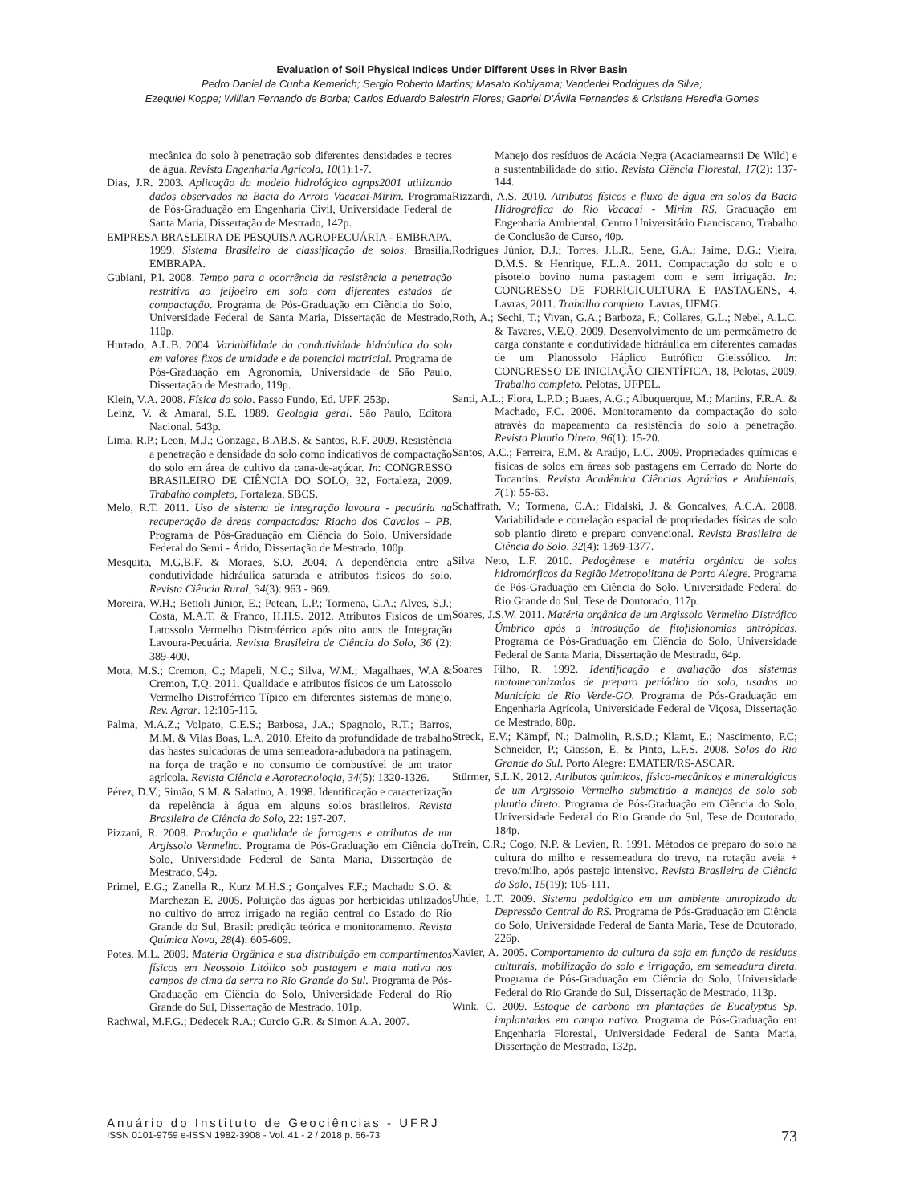Evaluation of Soil Physical Indices Under Different Uses in River Basin
Pedro Daniel da Cunha Kemerich; Sergio Roberto Martins; Masato Kobiyama; Vanderlei Rodrigues da Silva;
Ezequiel Koppe; Willian Fernando de Borba; Carlos Eduardo Balestrin Flores; Gabriel D’Ávila Fernandes & Cristiane Heredia Gomes
mecânica do solo à penetração sob diferentes densidades e teores de água. Revista Engenharia Agrícola, 10(1):1-7.
Dias, J.R. 2003. Aplicação do modelo hidrológico agnps2001 utilizando dados observados na Bacia do Arroio Vacacaí-Mirim. Programa de Pós-Graduação em Engenharia Civil, Universidade Federal de Santa Maria, Dissertação de Mestrado, 142p.
EMPRESA BRASLEIRA DE PESQUISA AGROPECUÁRIA - EMBRAPA. 1999. Sistema Brasileiro de classificação de solos. Brasília, EMBRAPA.
Gubiani, P.I. 2008. Tempo para a ocorrência da resistência a penetração restritiva ao feijoeiro em solo com diferentes estados de compactação. Programa de Pós-Graduação em Ciência do Solo, Universidade Federal de Santa Maria, Dissertação de Mestrado, 110p.
Hurtado, A.L.B. 2004. Variabilidade da condutividade hidráulica do solo em valores fixos de umidade e de potencial matricial. Programa de Pós-Graduação em Agronomia, Universidade de São Paulo, Dissertação de Mestrado, 119p.
Klein, V.A. 2008. Física do solo. Passo Fundo, Ed. UPF. 253p.
Leinz, V. & Amaral, S.E. 1989. Geologia geral. São Paulo, Editora Nacional. 543p.
Lima, R.P.; Leon, M.J.; Gonzaga, B.AB.S. & Santos, R.F. 2009. Resistência a penetração e densidade do solo como indicativos de compactação do solo em área de cultivo da cana-de-açúcar. In: CONGRESSO BRASILEIRO DE CIÊNCIA DO SOLO, 32, Fortaleza, 2009. Trabalho completo, Fortaleza, SBCS.
Melo, R.T. 2011. Uso de sistema de integração lavoura - pecuária na recuperação de áreas compactadas: Riacho dos Cavalos – PB. Programa de Pós-Graduação em Ciência do Solo, Universidade Federal do Semi - Árido, Dissertação de Mestrado, 100p.
Mesquita, M.G,B.F. & Moraes, S.O. 2004. A dependência entre a condutividade hidráulica saturada e atributos físicos do solo. Revista Ciência Rural, 34(3): 963 - 969.
Moreira, W.H.; Betioli Júnior, E.; Petean, L.P.; Tormena, C.A.; Alves, S.J.; Costa, M.A.T. & Franco, H.H.S. 2012. Atributos Físicos de um Latossolo Vermelho Distroférrico após oito anos de Integração Lavoura-Pecuária. Revista Brasileira de Ciência do Solo, 36 (2): 389-400.
Mota, M.S.; Cremon, C.; Mapeli, N.C.; Silva, W.M.; Magalhaes, W.A & Cremon, T.Q. 2011. Qualidade e atributos físicos de um Latossolo Vermelho Distroférrico Típico em diferentes sistemas de manejo. Rev. Agrar. 12:105-115.
Palma, M.A.Z.; Volpato, C.E.S.; Barbosa, J.A.; Spagnolo, R.T.; Barros, M.M. & Vilas Boas, L.A. 2010. Efeito da profundidade de trabalho das hastes sulcadoras de uma semeadora-adubadora na patinagem, na força de tração e no consumo de combustível de um trator agrícola. Revista Ciência e Agrotecnologia, 34(5): 1320-1326.
Pérez, D.V.; Simão, S.M. & Salatino, A. 1998. Identificação e caracterização da repelência à água em alguns solos brasileiros. Revista Brasileira de Ciência do Solo, 22: 197-207.
Pizzani, R. 2008. Produção e qualidade de forragens e atributos de um Argissolo Vermelho. Programa de Pós-Graduação em Ciência do Solo, Universidade Federal de Santa Maria, Dissertação de Mestrado, 94p.
Primel, E.G.; Zanella R., Kurz M.H.S.; Gonçalves F.F.; Machado S.O. & Marchezan E. 2005. Poluição das águas por herbicidas utilizados no cultivo do arroz irrigado na região central do Estado do Rio Grande do Sul, Brasil: predição teórica e monitoramento. Revista Química Nova, 28(4): 605-609.
Potes, M.L. 2009. Matéria Orgânica e sua distribuição em compartimentos físicos em Neossolo Litólico sob pastagem e mata nativa nos campos de cima da serra no Rio Grande do Sul. Programa de Pós-Graduação em Ciência do Solo, Universidade Federal do Rio Grande do Sul, Dissertação de Mestrado, 101p.
Rachwal, M.F.G.; Dedecek R.A.; Curcio G.R. & Simon A.A. 2007.
Manejo dos resíduos de Acácia Negra (Acaciamearnsii De Wild) e a sustentabilidade do sítio. Revista Ciência Florestal, 17(2): 137-144.
Rizzardi, A.S. 2010. Atributos físicos e fluxo de água em solos da Bacia Hidrográfica do Rio Vacacaí - Mirim RS. Graduação em Engenharia Ambiental, Centro Universitário Franciscano, Trabalho de Conclusão de Curso, 40p.
Rodrigues Júnior, D.J.; Torres, J.L.R., Sene, G.A.; Jaime, D.G.; Vieira, D.M.S. & Henrique, F.L.A. 2011. Compactação do solo e o pisoteio bovino numa pastagem com e sem irrigação. In: CONGRESSO DE FORRIGICULTURA E PASTAGENS, 4, Lavras, 2011. Trabalho completo. Lavras, UFMG.
Roth, A.; Sechi, T.; Vivan, G.A.; Barboza, F.; Collares, G.L.; Nebel, A.L.C. & Tavares, V.E.Q. 2009. Desenvolvimento de um permeâmetro de carga constante e condutividade hidráulica em diferentes camadas de um Planossolo Háplico Eutrófico Gleissólico. In: CONGRESSO DE INICIAÇÃO CIENTÍFICA, 18, Pelotas, 2009. Trabalho completo. Pelotas, UFPEL.
Santi, A.L.; Flora, L.P.D.; Buaes, A.G.; Albuquerque, M.; Martins, F.R.A. & Machado, F.C. 2006. Monitoramento da compactação do solo através do mapeamento da resistência do solo a penetração. Revista Plantio Direto, 96(1): 15-20.
Santos, A.C.; Ferreira, E.M. & Araújo, L.C. 2009. Propriedades químicas e físicas de solos em áreas sob pastagens em Cerrado do Norte do Tocantins. Revista Acadêmica Ciências Agrárias e Ambientais, 7(1): 55-63.
Schaffrath, V.; Tormena, C.A.; Fidalski, J. & Goncalves, A.C.A. 2008. Variabilidade e correlação espacial de propriedades físicas de solo sob plantio direto e preparo convencional. Revista Brasileira de Ciência do Solo, 32(4): 1369-1377.
Silva Neto, L.F. 2010. Pedogênese e matéria orgânica de solos hidromórficos da Região Metropolitana de Porto Alegre. Programa de Pós-Graduação em Ciência do Solo, Universidade Federal do Rio Grande do Sul, Tese de Doutorado, 117p.
Soares, J.S.W. 2011. Matéria orgânica de um Argissolo Vermelho Distrófico Úmbrico após a introdução de fitofisionomias antrópicas. Programa de Pós-Graduação em Ciência do Solo, Universidade Federal de Santa Maria, Dissertação de Mestrado, 64p.
Soares Filho, R. 1992. Identificação e avaliação dos sistemas motomecanizados de preparo periódico do solo, usados no Município de Rio Verde-GO. Programa de Pós-Graduação em Engenharia Agrícola, Universidade Federal de Viçosa, Dissertação de Mestrado, 80p.
Streck, E.V.; Kämpf, N.; Dalmolin, R.S.D.; Klamt, E.; Nascimento, P.C; Schneider, P.; Giasson, E. & Pinto, L.F.S. 2008. Solos do Rio Grande do Sul. Porto Alegre: EMATER/RS-ASCAR.
Stürmer, S.L.K. 2012. Atributos químicos, físico-mecânicos e mineralógicos de um Argissolo Vermelho submetido a manejos de solo sob plantio direto. Programa de Pós-Graduação em Ciência do Solo, Universidade Federal do Rio Grande do Sul, Tese de Doutorado, 184p.
Trein, C.R.; Cogo, N.P. & Levien, R. 1991. Métodos de preparo do solo na cultura do milho e ressemeadura do trevo, na rotação aveia + trevo/milho, após pastejo intensivo. Revista Brasileira de Ciência do Solo, 15(19): 105-111.
Uhde, L.T. 2009. Sistema pedológico em um ambiente antropizado da Depressão Central do RS. Programa de Pós-Graduação em Ciência do Solo, Universidade Federal de Santa Maria, Tese de Doutorado, 226p.
Xavier, A. 2005. Comportamento da cultura da soja em função de resíduos culturais, mobilização do solo e irrigação, em semeadura direta. Programa de Pós-Graduação em Ciência do Solo, Universidade Federal do Rio Grande do Sul, Dissertação de Mestrado, 113p.
Wink, C. 2009. Estoque de carbono em plantações de Eucalyptus Sp. implantados em campo nativo. Programa de Pós-Graduação em Engenharia Florestal, Universidade Federal de Santa Maria, Dissertação de Mestrado, 132p.
Anuário do Instituto de Geociências - UFRJ
ISSN 0101-9759 e-ISSN 1982-3908 - Vol. 41 - 2 / 2018 p. 66-73
73